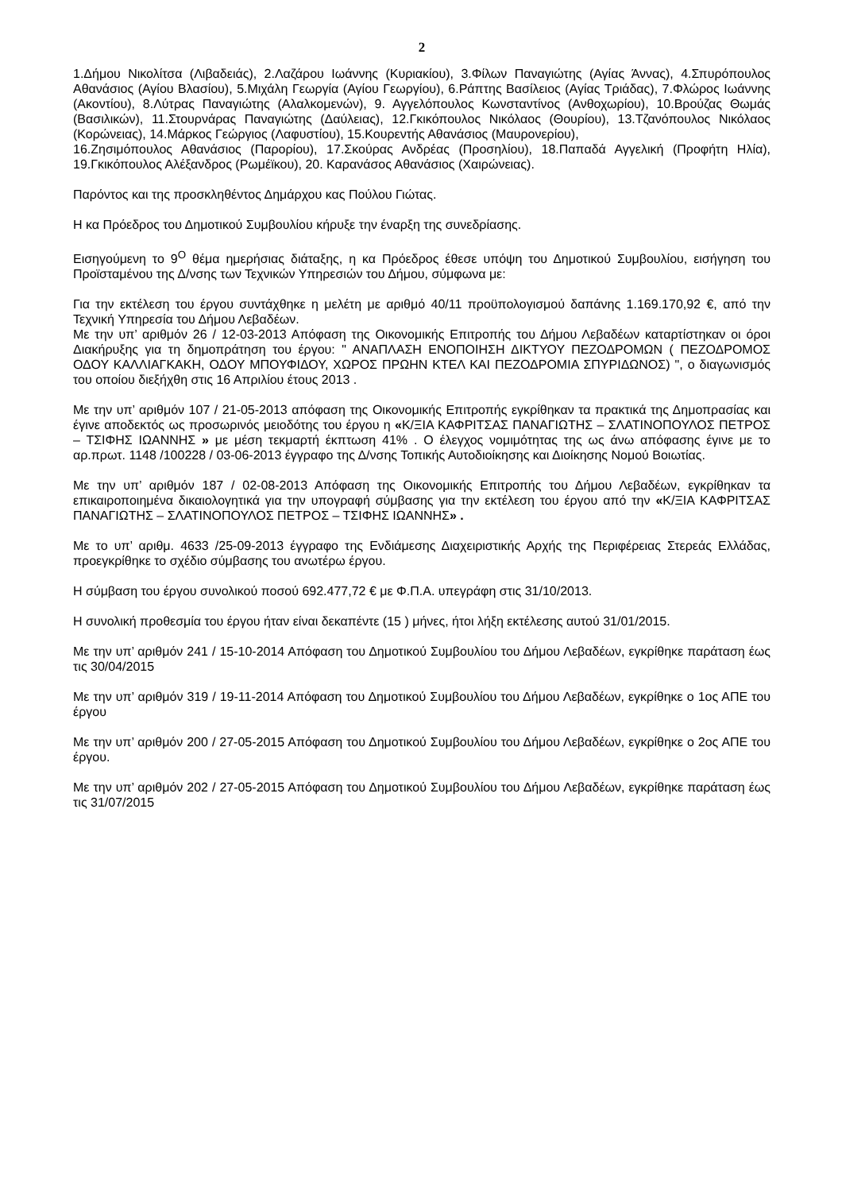2
1.Δήμου Νικολίτσα (Λιβαδειάς), 2.Λαζάρου Ιωάννης (Κυριακίου), 3.Φίλων Παναγιώτης (Αγίας Άννας), 4.Σπυρόπουλος Αθανάσιος (Αγίου Βλασίου), 5.Μιχάλη Γεωργία (Αγίου Γεωργίου), 6.Ράπτης Βασίλειος (Αγίας Τριάδας), 7.Φλώρος Ιωάννης (Ακοντίου), 8.Λύτρας Παναγιώτης (Αλαλκομενών), 9. Αγγελόπουλος Κωνσταντίνος (Ανθοχωρίου), 10.Βρούζας Θωμάς (Βασιλικών), 11.Στουρνάρας Παναγιώτης (Δαύλειας), 12.Γκικόπουλος Νικόλαος (Θουρίου), 13.Τζανόπουλος Νικόλαος (Κορώνειας), 14.Μάρκος Γεώργιος (Λαφυστίου), 15.Κουρεντής Αθανάσιος (Μαυρονερίου),
16.Ζησιμόπουλος Αθανάσιος (Παρορίου), 17.Σκούρας Ανδρέας (Προσηλίου), 18.Παπαδά Αγγελική (Προφήτη Ηλία), 19.Γκικόπουλος Αλέξανδρος (Ρωμέϊκου), 20. Καρανάσος Αθανάσιος (Χαιρώνειας).
Παρόντος και της προσκληθέντος Δημάρχου κας Πούλου Γιώτας.
Η κα Πρόεδρος του Δημοτικού Συμβουλίου κήρυξε την έναρξη της συνεδρίασης.
Εισηγούμενη το 9<sup>Ο</sup> θέμα ημερήσιας διάταξης, η κα Πρόεδρος έθεσε υπόψη του Δημοτικού Συμβουλίου, εισήγηση του Προϊσταμένου της Δ/νσης των Τεχνικών Υπηρεσιών του Δήμου, σύμφωνα με:
Για την εκτέλεση του έργου συντάχθηκε η μελέτη με αριθμό 40/11 προϋπολογισμού δαπάνης 1.169.170,92 €, από την Τεχνική Υπηρεσία του Δήμου Λεβαδέων.
Με την υπ’ αριθμόν 26 / 12-03-2013 Απόφαση της Οικονομικής Επιτροπής του Δήμου Λεβαδέων καταρτίστηκαν οι όροι Διακήρυξης για τη δημοπράτηση του έργου: " ΑΝΑΠΛΑΣΗ ΕΝΟΠΟΙΗΣΗ ΔΙΚΤΥΟΥ ΠΕΖΟΔΡΟΜΩΝ ( ΠΕΖΟΔΡΟΜΟΣ ΟΔΟΥ ΚΑΛΛΙΑΓΚΑΚΗ, ΟΔΟΥ ΜΠΟΥΦΙΔΟΥ, ΧΩΡΟΣ ΠΡΩΗΝ ΚΤΕΛ ΚΑΙ ΠΕΖΟΔΡΟΜΙΑ ΣΠΥΡΙΔΩΝΟΣ) ", ο διαγωνισμός του οποίου διεξήχθη στις 16 Απριλίου έτους 2013 .
Με την υπ’ αριθμόν 107 / 21-05-2013 απόφαση της Οικονομικής Επιτροπής εγκρίθηκαν τα πρακτικά της Δημοπρασίας και έγινε αποδεκτός ως προσωρινός μειοδότης του έργου η «Κ/ΞΙΑ ΚΑΦΡΙΤΣΑΣ ΠΑΝΑΓΙΩΤΗΣ – ΣΛΑΤΙΝΟΠΟΥΛΟΣ ΠΕΤΡΟΣ – ΤΣΙΦΗΣ ΙΩΑΝΝΗΣ » με μέση τεκμαρτή έκπτωση 41% . Ο έλεγχος νομιμότητας της ως άνω απόφασης έγινε με το αρ.πρωτ. 1148 /100228 / 03-06-2013 έγγραφο της Δ/νσης Τοπικής Αυτοδιοίκησης και Διοίκησης Νομού Βοιωτίας.
Με την υπ’ αριθμόν 187 / 02-08-2013 Απόφαση της Οικονομικής Επιτροπής του Δήμου Λεβαδέων, εγκρίθηκαν τα επικαιροποιημένα δικαιολογητικά για την υπογραφή σύμβασης για την εκτέλεση του έργου από την «Κ/ΞΙΑ ΚΑΦΡΙΤΣΑΣ ΠΑΝΑΓΙΩΤΗΣ – ΣΛΑΤΙΝΟΠΟΥΛΟΣ ΠΕΤΡΟΣ – ΤΣΙΦΗΣ ΙΩΑΝΝΗΣ» .
Με το υπ’ αριθμ. 4633 /25-09-2013 έγγραφο της Ενδιάμεσης Διαχειριστικής Αρχής της Περιφέρειας Στερεάς Ελλάδας, προεγκρίθηκε το σχέδιο σύμβασης του ανωτέρω έργου.
Η σύμβαση του έργου συνολικού ποσού 692.477,72 € με Φ.Π.Α. υπεγράφη στις 31/10/2013.
Η συνολική προθεσμία του έργου ήταν είναι δεκαπέντε (15 ) μήνες, ήτοι λήξη εκτέλεσης αυτού 31/01/2015.
Με την υπ’ αριθμόν 241 / 15-10-2014 Απόφαση του Δημοτικού Συμβουλίου του Δήμου Λεβαδέων, εγκρίθηκε παράταση έως τις 30/04/2015
Με την υπ’ αριθμόν 319 / 19-11-2014 Απόφαση του Δημοτικού Συμβουλίου του Δήμου Λεβαδέων, εγκρίθηκε ο 1ος ΑΠΕ του έργου
Με την υπ’ αριθμόν 200 / 27-05-2015 Απόφαση του Δημοτικού Συμβουλίου του Δήμου Λεβαδέων, εγκρίθηκε ο 2ος ΑΠΕ του έργου.
Με την υπ’ αριθμόν 202 / 27-05-2015 Απόφαση του Δημοτικού Συμβουλίου του Δήμου Λεβαδέων, εγκρίθηκε παράταση έως τις 31/07/2015